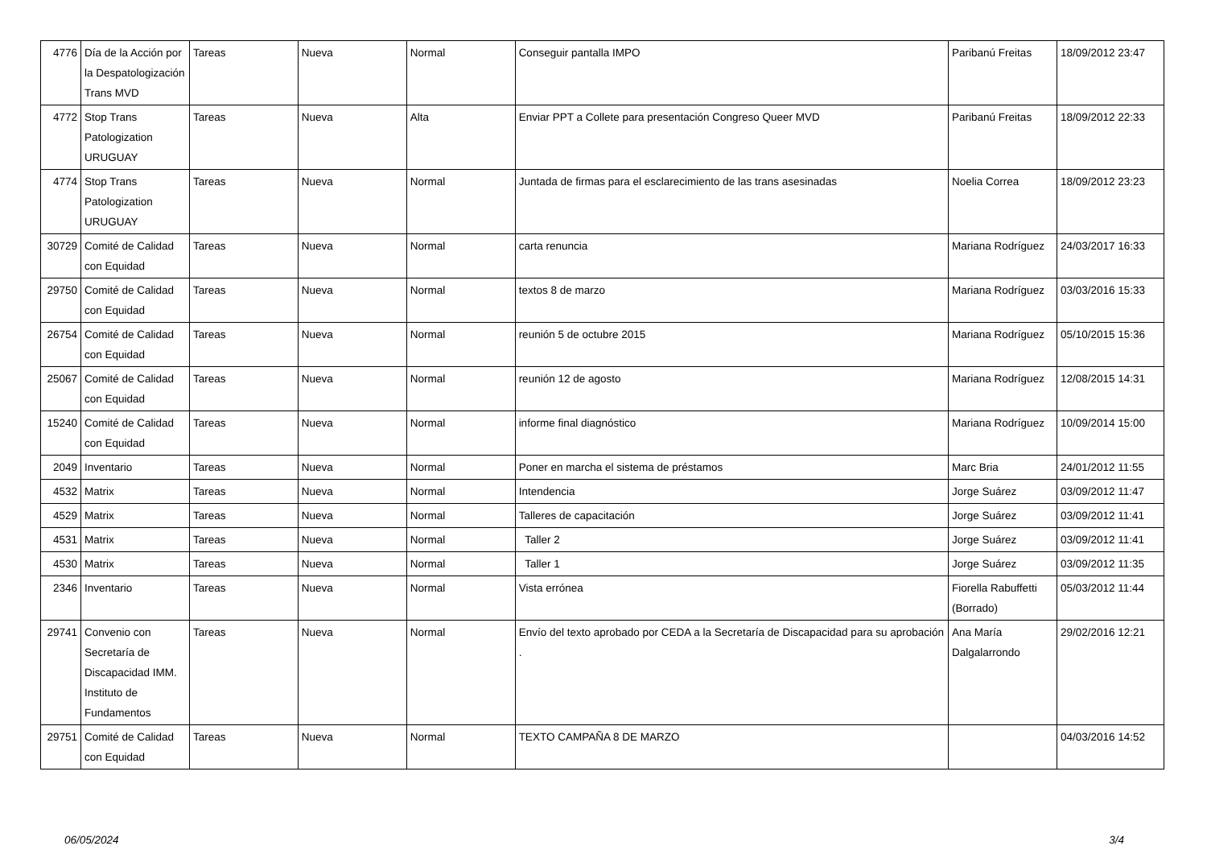| 4776 | Día de la Acción por la Despatologización Trans MVD | Tareas | Nueva | Normal | Conseguir pantalla IMPO | Paribanú Freitas | 18/09/2012 23:47 |
| 4772 | Stop Trans Patologization URUGUAY | Tareas | Nueva | Alta | Enviar PPT a Collete para presentación Congreso Queer MVD | Paribanú Freitas | 18/09/2012 22:33 |
| 4774 | Stop Trans Patologization URUGUAY | Tareas | Nueva | Normal | Juntada de firmas para el esclarecimiento de las trans asesinadas | Noelia Correa | 18/09/2012 23:23 |
| 30729 | Comité de Calidad con Equidad | Tareas | Nueva | Normal | carta renuncia | Mariana Rodríguez | 24/03/2017 16:33 |
| 29750 | Comité de Calidad con Equidad | Tareas | Nueva | Normal | textos 8 de marzo | Mariana Rodríguez | 03/03/2016 15:33 |
| 26754 | Comité de Calidad con Equidad | Tareas | Nueva | Normal | reunión 5 de octubre 2015 | Mariana Rodríguez | 05/10/2015 15:36 |
| 25067 | Comité de Calidad con Equidad | Tareas | Nueva | Normal | reunión 12 de agosto | Mariana Rodríguez | 12/08/2015 14:31 |
| 15240 | Comité de Calidad con Equidad | Tareas | Nueva | Normal | informe final diagnóstico | Mariana Rodríguez | 10/09/2014 15:00 |
| 2049 | Inventario | Tareas | Nueva | Normal | Poner en marcha el sistema de préstamos | Marc Bria | 24/01/2012 11:55 |
| 4532 | Matrix | Tareas | Nueva | Normal | Intendencia | Jorge Suárez | 03/09/2012 11:47 |
| 4529 | Matrix | Tareas | Nueva | Normal | Talleres de capacitación | Jorge Suárez | 03/09/2012 11:41 |
| 4531 | Matrix | Tareas | Nueva | Normal | Taller 2 | Jorge Suárez | 03/09/2012 11:41 |
| 4530 | Matrix | Tareas | Nueva | Normal | Taller 1 | Jorge Suárez | 03/09/2012 11:35 |
| 2346 | Inventario | Tareas | Nueva | Normal | Vista errónea | Fiorella Rabuffetti (Borrado) | 05/03/2012 11:44 |
| 29741 | Convenio con Secretaría de Discapacidad IMM. Instituto de Fundamentos | Tareas | Nueva | Normal | Envío del texto aprobado por CEDA a la Secretaría de Discapacidad para su aprobación . | Ana María Dalgalarrondo | 29/02/2016 12:21 |
| 29751 | Comité de Calidad con Equidad | Tareas | Nueva | Normal | TEXTO CAMPAÑA 8 DE MARZO | | 04/03/2016 14:52 |
06/05/2024 3/4